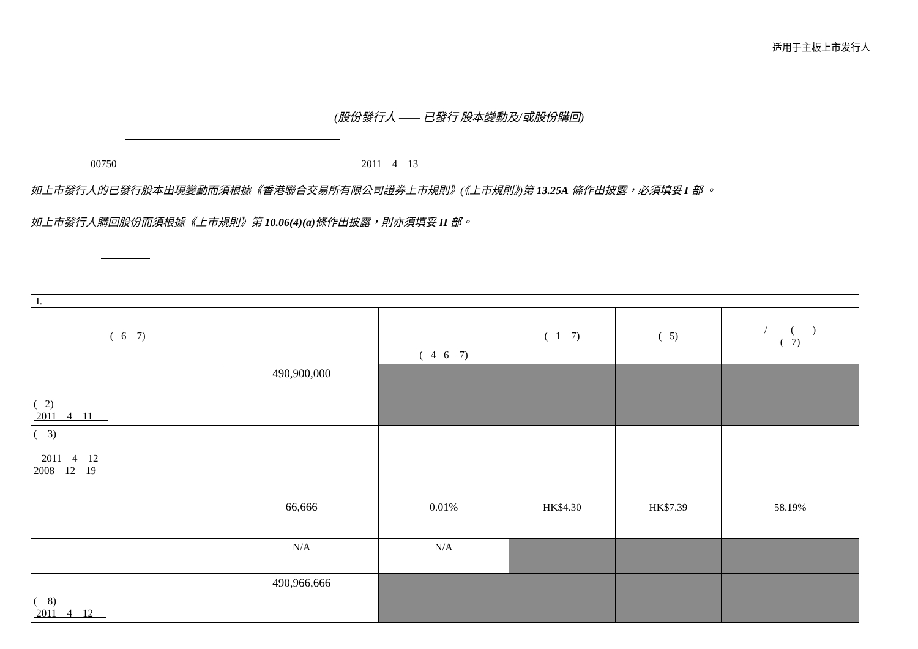适用于主板上市发行人
(股份發行人 —— 已發行 股本變動及/或股份購回)
00750 2011 4 13
如上市發行人的已發行股本出現變動而須根據《香港聯合交易所有限公司證券上市規則》(《上市規則》)第 13.25A 條作出披露，必須填妥 I 部 。
如上市發行人購回股份而須根據《上市規則》第 10.06(4)(a) 條作出披露，則亦須填妥 II 部。
| I. | | | | | |
| ( 6 7) | | ( 4 6 7) | ( 1 7) | ( 5) | / ( ) ( 7) |
| ( 2) 2011 4 11 | 490,900,000 | | | | |
| ( 3) 2011 4 12 2008 12 19 | 66,666 | 0.01% | HK$4.30 | HK$7.39 | 58.19% |
| | N/A | N/A | | | |
| ( 8) 2011 4 12 | 490,966,666 | | | | |